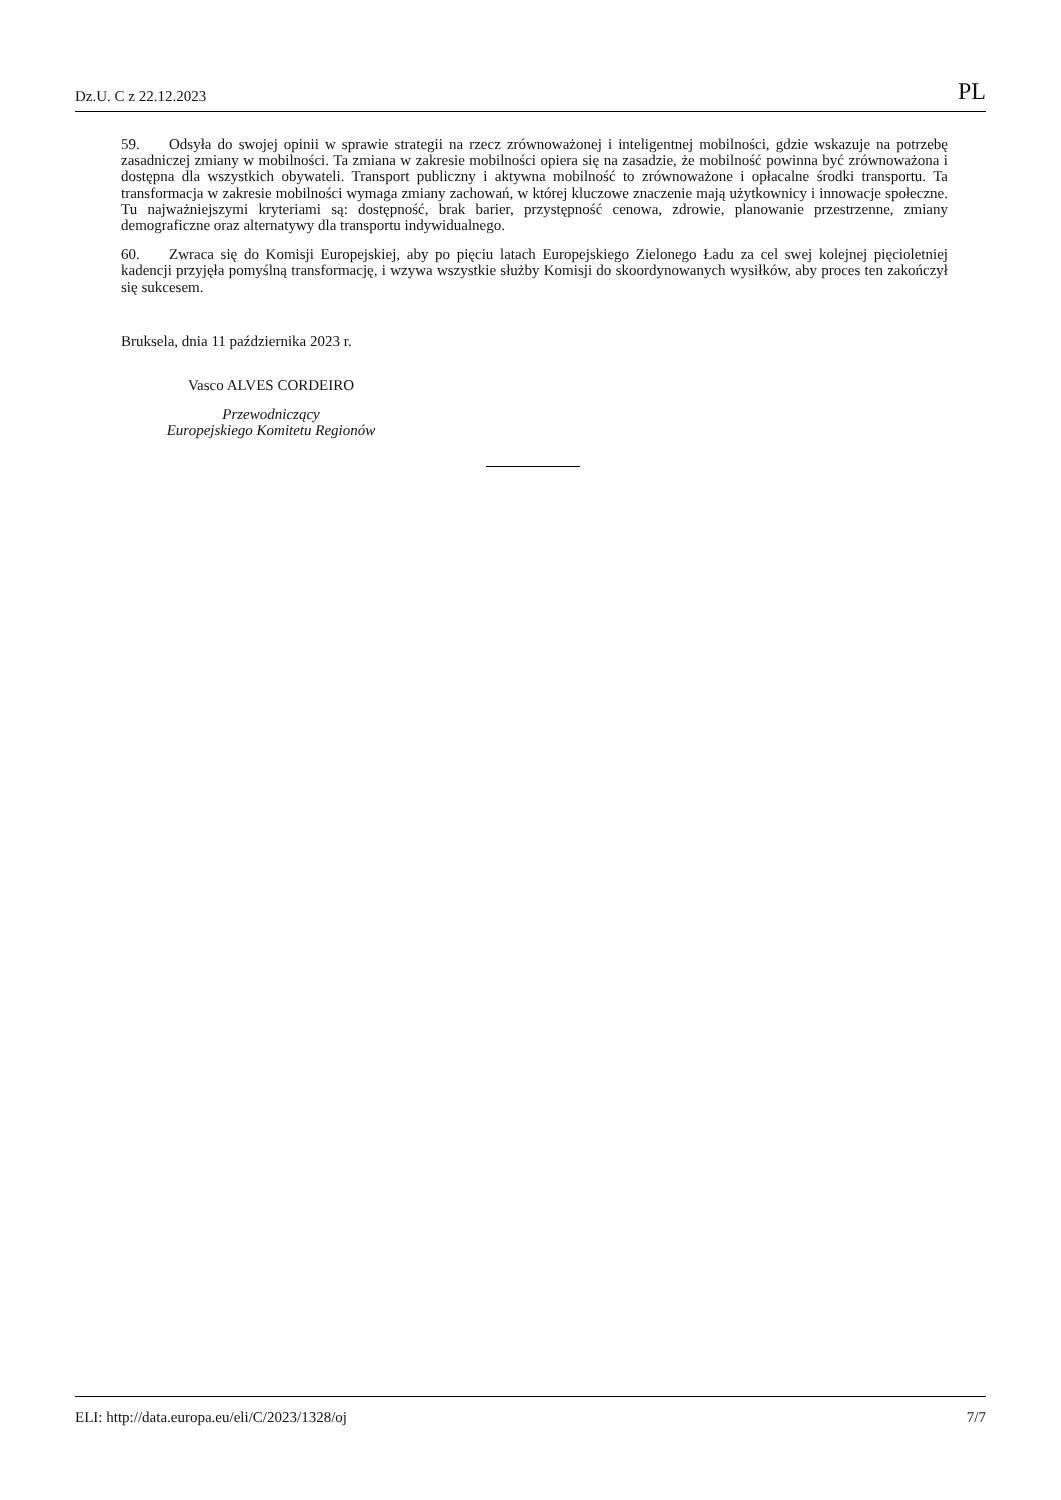Dz.U. C z 22.12.2023 PL
59. Odsyła do swojej opinii w sprawie strategii na rzecz zrównoważonej i inteligentnej mobilności, gdzie wskazuje na potrzebę zasadniczej zmiany w mobilności. Ta zmiana w zakresie mobilności opiera się na zasadzie, że mobilność powinna być zrównoważona i dostępna dla wszystkich obywateli. Transport publiczny i aktywna mobilność to zrównoważone i opłacalne środki transportu. Ta transformacja w zakresie mobilności wymaga zmiany zachowań, w której kluczowe znaczenie mają użytkownicy i innowacje społeczne. Tu najważniejszymi kryteriami są: dostępność, brak barier, przystępność cenowa, zdrowie, planowanie przestrzenne, zmiany demograficzne oraz alternatywy dla transportu indywidualnego.
60. Zwraca się do Komisji Europejskiej, aby po pięciu latach Europejskiego Zielonego Ładu za cel swej kolejnej pięcioletniej kadencji przyjęła pomyślną transformację, i wzywa wszystkie służby Komisji do skoordynowanych wysiłków, aby proces ten zakończył się sukcesem.
Bruksela, dnia 11 października 2023 r.
Vasco ALVES CORDEIRO
Przewodniczący
Europejskiego Komitetu Regionów
ELI: http://data.europa.eu/eli/C/2023/1328/oj 7/7